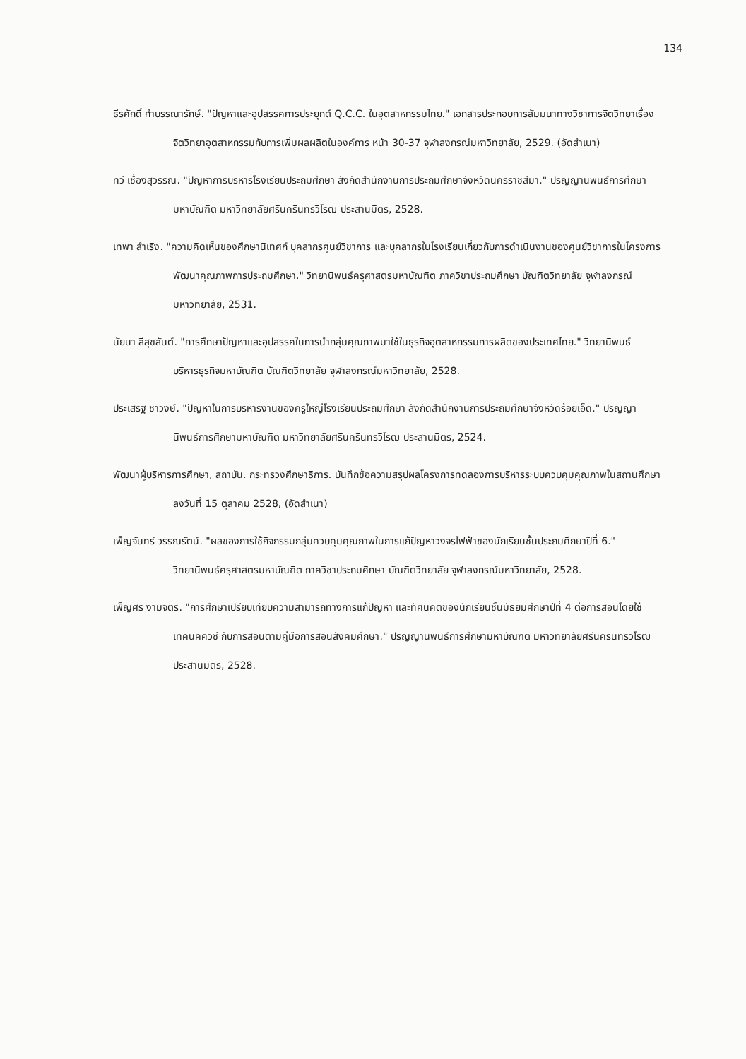134
ธีรศักดิ์ กำบรรณารักษ์. "ปัญหาและอุปสรรคการประยุกต์ Q.C.C. ในอุตสาหกรรมไทย." เอกสารประกอบการสัมมนาทางวิชาการจิตวิทยาเรื่อง จิตวิทยาอุตสาหกรรมกับการเพิ่มผลผลิตในองค์การ หน้า 30-37 จุฬาลงกรณ์มหาวิทยาลัย, 2529. (อัดสำเนา)
ทวี เชื่องสุวรรณ. "ปัญหาการบริหารโรงเรียนประถมศึกษา สังกัดสำนักงานการประถมศึกษาจังหวัดนครราชสีมา." ปริญญานิพนธ์การศึกษามหาบัณฑิต มหาวิทยาลัยศรีนครินทรวิโรฒ ประสานมิตร, 2528.
เทพา สำเริง. "ความคิดเห็นของศึกษานิเทศก์ บุคลากรศูนย์วิชาการ และบุคลากรในโรงเรียนเกี่ยวกับการดำเนินงานของศูนย์วิชาการในโครงการพัฒนาคุณภาพการประถมศึกษา." วิทยานิพนธ์ครุศาสตรมหาบัณฑิต ภาควิชาประถมศึกษา บัณฑิตวิทยาลัย จุฬาลงกรณ์มหาวิทยาลัย, 2531.
นัยนา ลีสุขสันต์. "การศึกษาปัญหาและอุปสรรคในการนำกลุ่มคุณภาพมาใช้ในธุรกิจอุตสาหกรรมการผลิตของประเทศไทย." วิทยานิพนธ์บริหารธุรกิจมหาบัณฑิต บัณฑิตวิทยาลัย จุฬาลงกรณ์มหาวิทยาลัย, 2528.
ประเสริฐ ชาวงษ์. "ปัญหาในการบริหารงานของครูใหญ่โรงเรียนประถมศึกษา สังกัดสำนักงานการประถมศึกษาจังหวัดร้อยเอ็ด." ปริญญานิพนธ์การศึกษามหาบัณฑิต มหาวิทยาลัยศรีนครินทรวิโรฒ ประสานมิตร, 2524.
พัฒนาผู้บริหารการศึกษา, สถาบัน. กระทรวงศึกษาธิการ. บันทึกข้อความสรุปผลโครงการทดลองการบริหารระบบควบคุมคุณภาพในสถานศึกษา ลงวันที่ 15 ตุลาคม 2528, (อัดสำเนา)
เพ็ญจันทร์ วรรณรัตน์. "ผลของการใช้กิจกรรมกลุ่มควบคุมคุณภาพในการแก้ปัญหาวงจรไฟฟ้าของนักเรียนชั้นประถมศึกษาปีที่ 6." วิทยานิพนธ์ครุศาสตรมหาบัณฑิต ภาควิชาประถมศึกษา บัณฑิตวิทยาลัย จุฬาลงกรณ์มหาวิทยาลัย, 2528.
เพ็ญศิริ งามจิตร. "การศึกษาเปรียบเทียบความสามารถทางการแก้ปัญหา และทัศนคติของนักเรียนชั้นมัธยมศึกษาปีที่ 4 ต่อการสอนโดยใช้เทคนิคคิวซี กับการสอนตามคู่มือการสอนสังคมศึกษา." ปริญญานิพนธ์การศึกษามหาบัณฑิต มหาวิทยาลัยศรีนครินทรวิโรฒ ประสานมิตร, 2528.